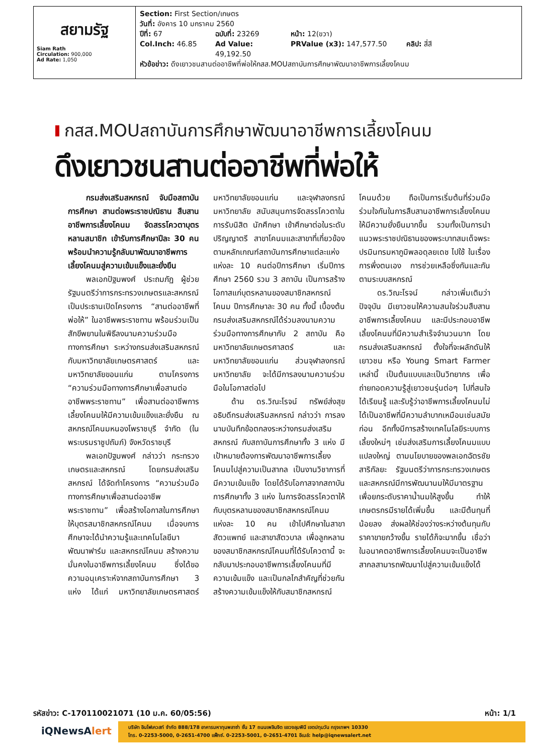สยามรัฐ
Siam Rath
Circulation: 900,000
Ad Rate: 1,050
Section: First Section/เกษตร
วันที่: อังคาร 10 มกราคม 2560
ปีที่: 67 ฉบับที่: 23269 หน้า: 12(ขวา)
Col.Inch: 46.85 Ad Value: 49,192.50 PRValue (x3): 147,577.50 คลิป: สี่สี
หัวข้อข่าว: ดึงเยาวชนสานต่ออาชีพที่พ่อให้กสส.MOUสถาบันการศึกษาพัฒนาอาชีพการเลี้ยงโคนม
กสส.MOUสถาบันการศึกษาพัฒนาอาชีพการเลี้ยงโคนม
ดึงเยาวชนสานต่ออาชีพที่พ่อให้
กรมส่งเสริมสหกรณ์ จับมือสถาบันการศึกษา สานต่อพระราชปณิธาน สืบสานอาชีพการเลี้ยงโคนม จัดสรรโควตาบุตรหลานสมาชิก เข้ารับการศึกษาปีละ 30 คน พร้อมนำความรู้กลับมาพัฒนาอาชีพการเลี้ยงโคนมสู่ความเข้มแข็งและยั่งยืน
พลเอกปัฐมพงศ์ ประถมภัฏ ผู้ช่วยรัฐมนตรีว่าการกระทรวงเกษตรและสหกรณ์ เป็นประธานเปิดโครงการ “สานต่ออาชีพที่พ่อให้” ในอาชีพพระราชทาน พร้อมร่วมเป็นสักขีพยานในพิธีลงนามความร่วมมือทางการศึกษา ระหว่างกรมส่งเสริมสหกรณ์ กับมหาวิทยาลัยเกษตรศาสตร์ และมหาวิทยาลัยขอนแก่น ตามโครงการ “ความร่วมมือทางการศึกษาเพื่อสานต่ออาชีพพระราชทาน” เพื่อสานต่ออาชีพการเลี้ยงโคนมให้มีความเข้มแข็งและยั่งยืน ณ สหกรณ์โคนมหนองโพราชบุรี จำกัด (ในพระบรมราชูปถัมภ์) จังหวัดราชบุรี
พลเอกปัฐมพงศ์ กล่าวว่า กระทรวงเกษตรและสหกรณ์ โดยกรมส่งเสริมสหกรณ์ ได้จัดทำโครงการ “ความร่วมมือทางการศึกษาเพื่อสานต่ออาชีพพระราชทาน” เพื่อสร้างโอกาสในการศึกษาให้บุตรสมาชิกสหกรณ์โคนม เมื่อจบการศึกษาจะได้นำความรู้และเทคโนโลยีมาพัฒนาฟาร์ม และสหกรณ์โคนม สร้างความมั่นคงในอาชีพการเลี้ยงโคนม ซึ่งได้ขอความอนุเคราะห์จากสถาบันการศึกษา 3 แห่ง ได้แก่ มหาวิทยาลัยเกษตรศาสตร์ มหาวิทยาลัยขอนแก่น และจุฬาลงกรณ์มหาวิทยาลัย สนับสนุนการจัดสรรโควตาในการรับนิสิต นักศึกษา เข้าศึกษาต่อในระดับปริญญาตรี สาขาโคนมและสาขาที่เกี่ยวข้องตามหลักเกณฑ์สถาบันการศึกษาแต่ละแห่ง แห่งละ 10 คนต่อปีการศึกษา เริ่มปีการศึกษา 2560 รวม 3 สถาบัน เป็นการสร้างโอกาสแก่บุตรหลานของสมาชิกสหกรณ์โคนม ปีการศึกษาละ 30 คน ทั้งนี้ เบื้องต้น กรมส่งเสริมสหกรณ์ได้ร่วมลงนามความร่วมมือทางการศึกษากับ 2 สถาบัน คือ มหาวิทยาลัยเกษตรศาสตร์ และมหาวิทยาลัยขอนแก่น ส่วนจุฬาลงกรณ์มหาวิทยาลัย จะได้มีการลงนามความร่วมมือในโอกาสต่อไป
ด้าน ดร.วิณะโรจน์ ทรัพย์ส่งสุข อธิบดีกรมส่งเสริมสหกรณ์ กล่าวว่า การลงนามบันทึกข้อตกลงระหว่างกรมส่งเสริมสหกรณ์ กับสถาบันการศึกษาทั้ง 3 แห่ง มีเป้าหมายต้องการพัฒนาอาชีพการเลี้ยงโคนมไปสู่ความเป็นสากล เป็นงานวิชาการที่มีความเข้มแข็ง โดยได้รับโอกาสจากสถาบันการศึกษาทั้ง 3 แห่ง ในการจัดสรรโควตาให้กับบุตรหลานของสมาชิกสหกรณ์โคนม แห่งละ 10 คน เข้าไปศึกษาในสาขาสัตวแพทย์ และสาขาสัตวบาล เพื่อลูกหลานของสมาชิกสหกรณ์โคนมที่ได้รับโควตานี้ จะกลับมาประกอบอาชีพการเลี้ยงโคนมที่มีความเข้มแข็ง และเป็นกลไกสำคัญที่ช่วยกันสร้างความเข้มแข็งให้กับสมาชิกสหกรณ์โคนมด้วย ถือเป็นการเริ่มต้นที่ร่วมมือร่วมใจกันในการสืบสานอาชีพการเลี้ยงโคนมให้มีความยั่งยืนมากขึ้น รวมทั้งเป็นการนำแนวพระราชปณิธานของพระบาทสมเด็จพระปรมินทรมหาภูมิพลอดุลยเดช ไปใช้ ในเรื่องการพึ่งตนเอง การช่วยเหลือซึ่งกันและกัน ตามระบบสหกรณ์
ดร.วิณะโรจน์ กล่าวเพิ่มเติมว่า ปัจจุบัน มีเยาวชนให้ความสนใจร่วมสืบสานอาชีพการเลี้ยงโคนม และมีประกอบอาชีพเลี้ยงโคนมที่มีความสำเร็จจำนวนมาก โดยกรมส่งเสริมสหกรณ์ ตั้งใจที่จะผลักดันให้เยาวชน หรือ Young Smart Farmer เหล่านี้ เป็นต้นแบบและเป็นวิทยากร เพื่อถ่ายทอดความรู้สู่เยาวชนรุ่นต่อๆ ไปที่สนใจได้เรียนรู้ และรับรู้ว่าอาชีพการเลี้ยงโคนมไม่ได้เป็นอาชีพที่มีความลำบากเหมือนเช่นสมัยก่อน อีกทั้งมีการสร้างเทคโนโลยีระบบการเลี้ยงใหม่ๆ เช่นส่งเสริมการเลี้ยงโคนมแบบแปลงใหญ่ ตามนโยบายของพลเอกฉัตรชัย สาริกัลยะ รัฐมนตรีว่าการกระทรวงเกษตรและสหกรณ์มีการพัฒนานมให้มีมาตรฐาน เพื่อยกระดับราคาน้ำนมให้สูงขึ้น ทำให้เกษตรกรมีรายได้เพิ่มขึ้น และมีต้นทุนที่น้อยลง ส่งผลให้ช่องว่างระหว่างต้นทุนกับราคาขายกว้างขึ้น รายได้ก็จะมากขึ้น เชื่อว่าในอนาคตอาชีพการเลี้ยงโคนมจะเป็นอาชีพสากลสามารถพัฒนาไปสู่ความเข้มแข็งได้
รหัสข่าว: C-170110021071 (10 ม.ค. 60/05:56) หน้า: 1/1
iQNewsAlert
บริษัท อินโฟเควสท์ จำกัด 888/178 อาคารมหาทุนพลาซ่า ชั้น 17 ถนนเพลินจิต แขวงลุมพินี เขตปทุมวัน กรุงเทพฯ 10330
โทร. 0-2253-5000, 0-2651-4700 แฟ็กซ์. 0-2253-5001, 0-2651-4701 อีเมล์: help@iqnewsalert.net